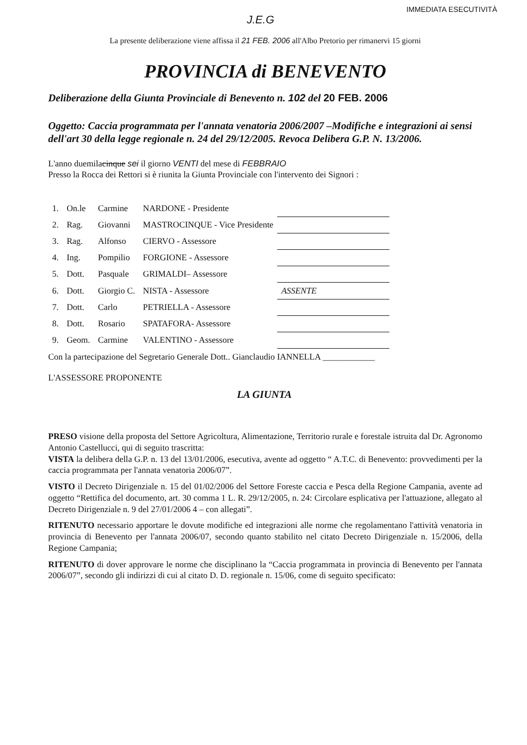IMMEDIATA ESECUTIVITÀ
J.E.G
La presente deliberazione viene affissa il 21 FEB. 2006 all'Albo Pretorio per rimanervi 15 giorni
PROVINCIA di BENEVENTO
Deliberazione della Giunta Provinciale di Benevento n. 102 del 20 FEB. 2006
Oggetto: Caccia programmata per l'annata venatoria 2006/2007 –Modifiche e integrazioni ai sensi dell'art 30 della legge regionale n. 24 del 29/12/2005. Revoca Delibera G.P. N. 13/2006.
L'anno duemilacinque sei il giorno VENTI del mese di FEBBRAIO
Presso la Rocca dei Rettori si è riunita la Giunta Provinciale con l'intervento dei Signori :
| 1. | On.le | Carmine | NARDONE - Presidente | |
| 2. | Rag. | Giovanni | MASTROCINQUE - Vice Presidente | |
| 3. | Rag. | Alfonso | CIERVO - Assessore | |
| 4. | Ing. | Pompilio | FORGIONE - Assessore | |
| 5. | Dott. | Pasquale | GRIMALDI– Assessore | |
| 6. | Dott. | Giorgio C. | NISTA - Assessore | ASSENTE |
| 7. | Dott. | Carlo | PETRIELLA - Assessore | |
| 8. | Dott. | Rosario | SPATAFORA- Assessore | |
| 9. | Geom. | Carmine | VALENTINO - Assessore | |
Con la partecipazione del Segretario Generale Dott.. Gianclaudio IANNELLA ____________
L'ASSESSORE PROPONENTE
LA GIUNTA
PRESO visione della proposta del Settore Agricoltura, Alimentazione, Territorio rurale e forestale istruita dal Dr. Agronomo Antonio Castellucci, qui di seguito trascritta:
VISTA la delibera della G.P. n. 13 del 13/01/2006, esecutiva, avente ad oggetto “ A.T.C. di Benevento: provvedimenti per la caccia programmata per l'annata venatoria 2006/07”.
VISTO il Decreto Dirigenziale n. 15 del 01/02/2006 del Settore Foreste caccia e Pesca della Regione Campania, avente ad oggetto “Rettifica del documento, art. 30 comma 1 L. R. 29/12/2005, n. 24: Circolare esplicativa per l'attuazione, allegato al Decreto Dirigenziale n. 9 del 27/01/2006 4 – con allegati”.
RITENUTO necessario apportare le dovute modifiche ed integrazioni alle norme che regolamentano l'attività venatoria in provincia di Benevento per l'annata 2006/07, secondo quanto stabilito nel citato Decreto Dirigenziale n. 15/2006, della Regione Campania;
RITENUTO di dover approvare le norme che disciplinano la “Caccia programmata in provincia di Benevento per l'annata 2006/07”, secondo gli indirizzi di cui al citato D. D. regionale n. 15/06, come di seguito specificato: